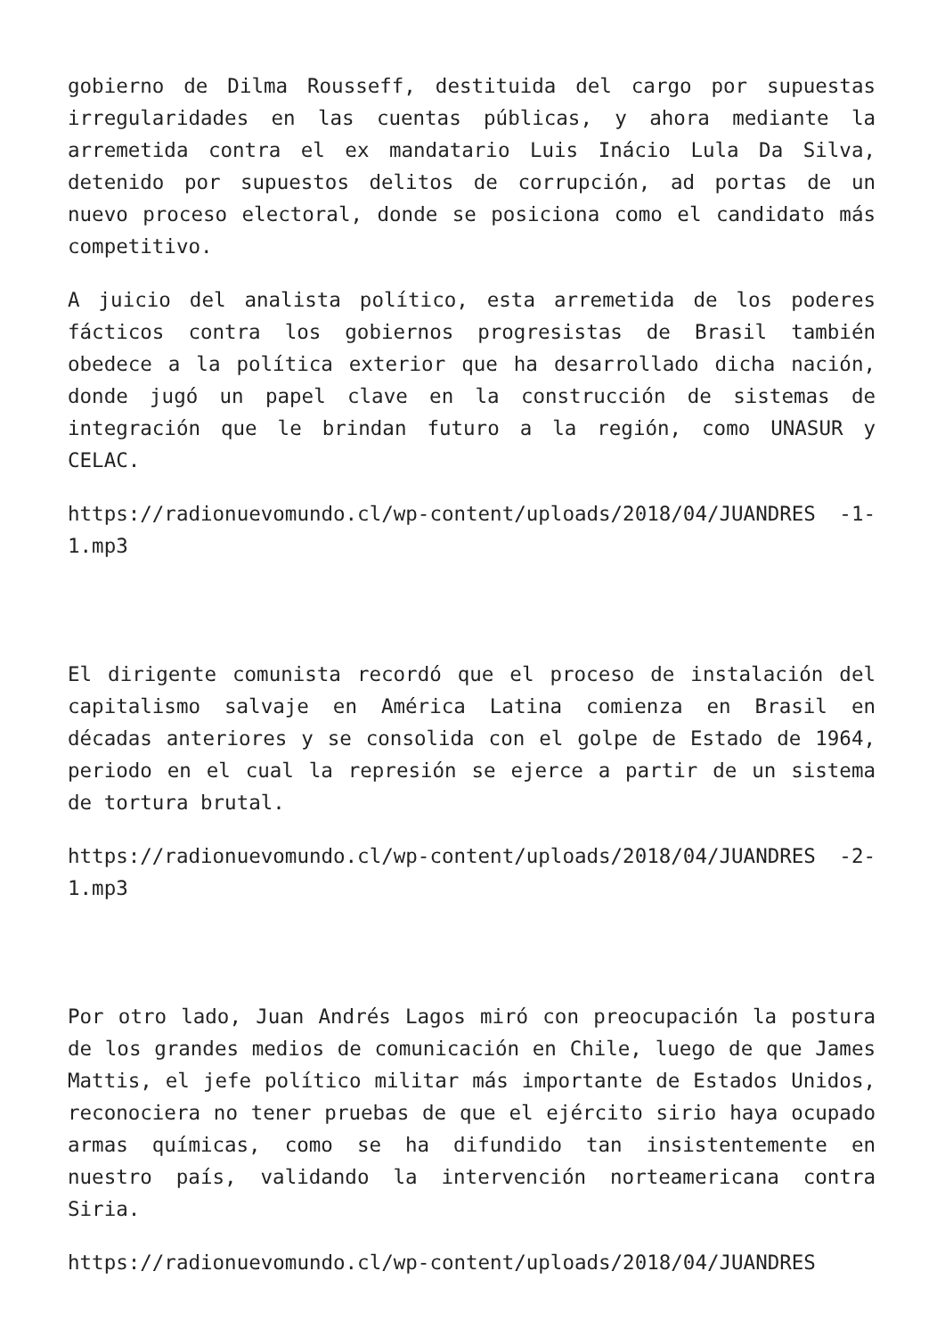gobierno de Dilma Rousseff, destituida del cargo por supuestas irregularidades en las cuentas públicas, y ahora mediante la arremetida contra el ex mandatario Luis Inácio Lula Da Silva, detenido por supuestos delitos de corrupción, ad portas de un nuevo proceso electoral, donde se posiciona como el candidato más competitivo.
A juicio del analista político, esta arremetida de los poderes fácticos contra los gobiernos progresistas de Brasil también obedece a la política exterior que ha desarrollado dicha nación, donde jugó un papel clave en la construcción de sistemas de integración que le brindan futuro a la región, como UNASUR y CELAC.
https://radionuevomundo.cl/wp-content/uploads/2018/04/JUANDRES -1-1.mp3
El dirigente comunista recordó que el proceso de instalación del capitalismo salvaje en América Latina comienza en Brasil en décadas anteriores y se consolida con el golpe de Estado de 1964, periodo en el cual la represión se ejerce a partir de un sistema de tortura brutal.
https://radionuevomundo.cl/wp-content/uploads/2018/04/JUANDRES -2-1.mp3
Por otro lado, Juan Andrés Lagos miró con preocupación la postura de los grandes medios de comunicación en Chile, luego de que James Mattis, el jefe político militar más importante de Estados Unidos, reconociera no tener pruebas de que el ejército sirio haya ocupado armas químicas, como se ha difundido tan insistentemente en nuestro país, validando la intervención norteamericana contra Siria.
https://radionuevomundo.cl/wp-content/uploads/2018/04/JUANDRES